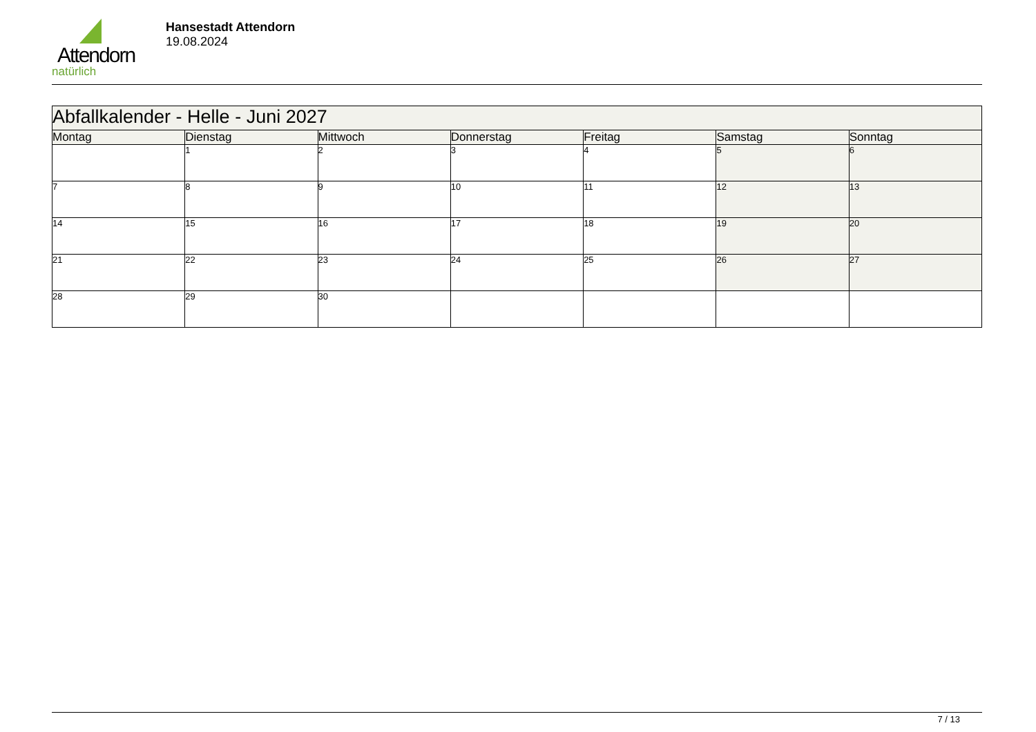Attendorn
natürlich
Hansestadt Attendorn
19.08.2024
| Abfallkalender - Helle - Juni 2027 | | | | | | |
| Montag | Dienstag | Mittwoch | Donnerstag | Freitag | Samstag | Sonntag |
| | 1 | 2 | 3 | 4 | 5 | 6 |
| 7 | 8 | 9 | 10 | 11 | 12 | 13 |
| 14 | 15 | 16 | 17 | 18 | 19 | 20 |
| 21 | 22 | 23 | 24 | 25 | 26 | 27 |
| 28 | 29 | 30 | | | | |
7 / 13